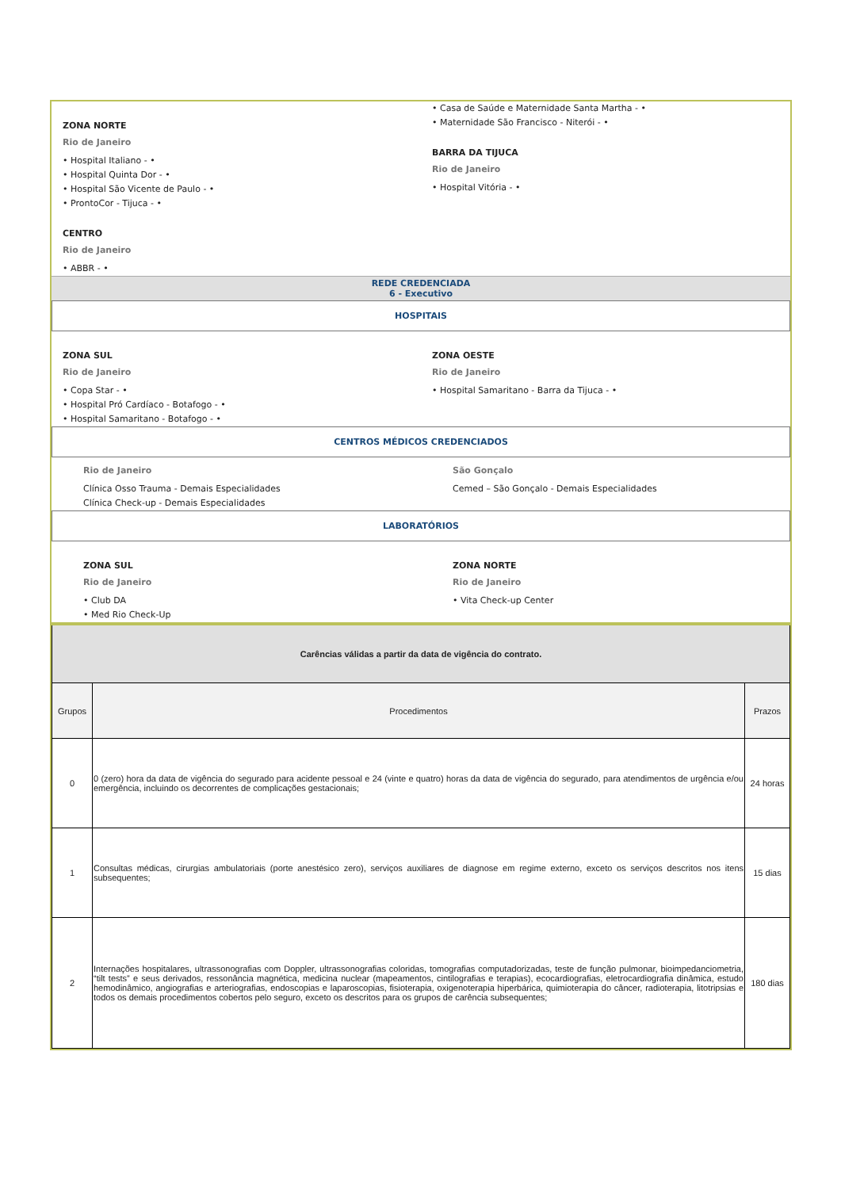ZONA NORTE
Rio de Janeiro
• Hospital Italiano - •
• Hospital Quinta Dor - •
• Hospital São Vicente de Paulo - •
• ProntoCor - Tijuca - •
CENTRO
Rio de Janeiro
• ABBR - •
• Casa de Saúde e Maternidade Santa Martha - •
• Maternidade São Francisco - Niterói - •
BARRA DA TIJUCA
Rio de Janeiro
• Hospital Vitória - •
REDE CREDENCIADA
6 - Executivo
HOSPITAIS
ZONA SUL
Rio de Janeiro
• Copa Star - •
• Hospital Pró Cardíaco - Botafogo - •
• Hospital Samaritano - Botafogo - •
ZONA OESTE
Rio de Janeiro
• Hospital Samaritano - Barra da Tijuca - •
CENTROS MÉDICOS CREDENCIADOS
Rio de Janeiro
Clínica Osso Trauma - Demais Especialidades
Clínica Check-up - Demais Especialidades
São Gonçalo
Cemed – São Gonçalo - Demais Especialidades
LABORATÓRIOS
ZONA SUL
Rio de Janeiro
• Club DA
• Med Rio Check-Up
ZONA NORTE
Rio de Janeiro
• Vita Check-up Center
| Carências válidas a partir da data de vigência do contrato. | | |
| --- | --- | --- |
| Grupos | Procedimentos | Prazos |
| 0 | 0 (zero) hora da data de vigência do segurado para acidente pessoal e 24 (vinte e quatro) horas da data de vigência do segurado, para atendimentos de urgência e/ou emergência, incluindo os decorrentes de complicações gestacionais; | 24 horas |
| 1 | Consultas médicas, cirurgias ambulatoriais (porte anestésico zero), serviços auxiliares de diagnose em regime externo, exceto os serviços descritos nos itens subsequentes; | 15 dias |
| 2 | Internações hospitalares, ultrassonografias com Doppler, ultrassonografias coloridas, tomografias computadorizadas, teste de função pulmonar, bioimpedanciometria, “tilt tests” e seus derivados, ressonância magnética, medicina nuclear (mapeamentos, cintilografias e terapias), ecocardiografias, eletrocardiografia dinâmica, estudo hemodinâmico, angiografias e arteriografias, endoscopias e laparoscopias, fisioterapia, oxigenoterapia hiperbárica, quimioterapia do câncer, radioterapia, litotripsias e todos os demais procedimentos cobertos pelo seguro, exceto os descritos para os grupos de carência subsequentes; | 180 dias |